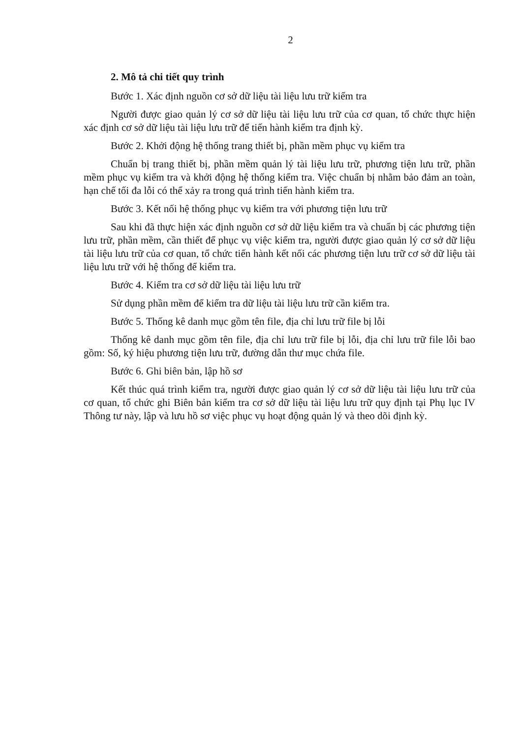2
2. Mô tả chi tiết quy trình
Bước 1. Xác định nguồn cơ sở dữ liệu tài liệu lưu trữ kiểm tra
Người được giao quản lý cơ sở dữ liệu tài liệu lưu trữ của cơ quan, tổ chức thực hiện xác định cơ sở dữ liệu tài liệu lưu trữ để tiến hành kiểm tra định kỳ.
Bước 2. Khởi động hệ thống trang thiết bị, phần mềm phục vụ kiểm tra
Chuẩn bị trang thiết bị, phần mềm quản lý tài liệu lưu trữ, phương tiện lưu trữ, phần mềm phục vụ kiểm tra và khởi động hệ thống kiểm tra. Việc chuẩn bị nhằm bảo đảm an toàn, hạn chế tối đa lỗi có thể xảy ra trong quá trình tiến hành kiểm tra.
Bước 3. Kết nối hệ thống phục vụ kiểm tra với phương tiện lưu trữ
Sau khi đã thực hiện xác định nguồn cơ sở dữ liệu kiểm tra và chuẩn bị các phương tiện lưu trữ, phần mềm, cần thiết để phục vụ việc kiểm tra, người được giao quản lý cơ sở dữ liệu tài liệu lưu trữ của cơ quan, tổ chức tiến hành kết nối các phương tiện lưu trữ cơ sở dữ liệu tài liệu lưu trữ với hệ thống để kiểm tra.
Bước 4. Kiểm tra cơ sở dữ liệu tài liệu lưu trữ
Sử dụng phần mềm để kiểm tra dữ liệu tài liệu lưu trữ cần kiểm tra.
Bước 5. Thống kê danh mục gồm tên file, địa chỉ lưu trữ file bị lỗi
Thống kê danh mục gồm tên file, địa chỉ lưu trữ file bị lỗi, địa chỉ lưu trữ file lỗi bao gồm: Số, ký hiệu phương tiện lưu trữ, đường dẫn thư mục chứa file.
Bước 6. Ghi biên bản, lập hồ sơ
Kết thúc quá trình kiểm tra, người được giao quản lý cơ sở dữ liệu tài liệu lưu trữ của cơ quan, tổ chức ghi Biên bản kiểm tra cơ sở dữ liệu tài liệu lưu trữ quy định tại Phụ lục IV Thông tư này, lập và lưu hồ sơ việc phục vụ hoạt động quản lý và theo dõi định kỳ.